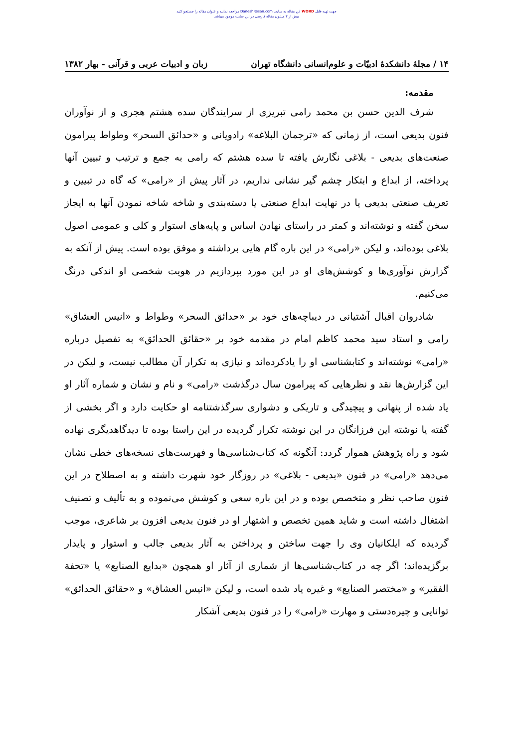جهت تهیه فایل WORD این مقاله به سایت DaneshResan.com مراجعه نمایید و عنوان مقاله را جستجو کنید
بیش از ۲ میلیون مقاله فارسی در این سایت موجود میباشد
۱۴ / مجلهٔ دانشکدهٔ ادبیّات و علوم‌انسانی دانشگاه تهران زبان و ادبیات عربی و قرآنی - بهار ۱۳۸۲
مقدمه:
شرف الدین حسن بن محمد رامی تبریزی از سرایندگان سده هشتم هجری و از نوآوران فنون بدیعی است، از زمانی که «ترجمان البلاغه» رادویانی و «حدائق السحر» وطواط پیرامون صنعت‌های بدیعی - بلاغی نگارش یافته تا سده هشتم که رامی به جمع و ترتیب و تبیین آنها پرداخته، از ابداع و ابتکار چشم گیر نشانی نداریم، در آثار پیش از «رامی» که گاه در تبیین و تعریف صنعتی بدیعی یا در نهایت ابداع صنعتی یا دسته‌بندی و شاخه شاخه نمودن آنها به ایجاز سخن گفته و نوشته‌اند و کمتر در راستای نهادن اساس و پایه‌های استوار و کلی و عمومی اصول بلاغی بوده‌اند، و لیکن «رامی» در این باره گام هایی برداشته و موفق بوده است. پیش از آنکه به گزارش نوآوری‌ها و کوشش‌های او در این مورد بپردازیم در هویت شخصی او اندکی درنگ می‌کنیم.
شادروان اقبال آشتیانی در دیباچه‌های خود بر «حدائق السحر» وطواط و «انیس العشاق» رامی و استاد سید محمد کاظم امام در مقدمه خود بر «حقائق الحدائق» به تفصیل درباره «رامی» نوشته‌اند و کتابشناسی او را یادکرده‌اند و نیازی به تکرار آن مطالب نیست، و لیکن در این گزارش‌ها نقد و نظرهایی که پیرامون سال درگذشت «رامی» و نام و نشان و شماره آثار او یاد شده از پنهانی و پیچیدگی و تاریکی و دشواری سرگذشتنامه او حکایت دارد و اگر بخشی از گفته یا نوشته این فرزانگان در این نوشته تکرار گردیده در این راستا بوده تا دیدگاهدیگری نهاده شود و راه پژوهش هموار گردد: آنگونه که کتاب‌شناسی‌ها و فهرست‌های نسخه‌های خطی نشان می‌دهد «رامی» در فنون «بدیعی - بلاغی» در روزگار خود شهرت داشته و به اصطلاح در این فنون صاحب نظر و متخصص بوده و در این باره سعی و کوشش می‌نموده و به تألیف و تصنیف اشتغال داشته است و شاید همین تخصص و اشتهار او در فنون بدیعی افزون بر شاعری، موجب گردیده که ایلکانیان وی را جهت ساختن و پرداختن به آثار بدیعی جالب و استوار و پایدار برگزیده‌اند؛ اگر چه در کتاب‌شناسی‌ها از شماری از آثار او همچون «بدایع الصنایع» یا «تحفة الفقیر» و «مختصر الصنایع» و غیره یاد شده است، و لیکن «انیس العشاق» و «حقائق الحدائق» توانایی و چیره‌دستی و مهارت «رامی» را در فنون بدیعی آشکار